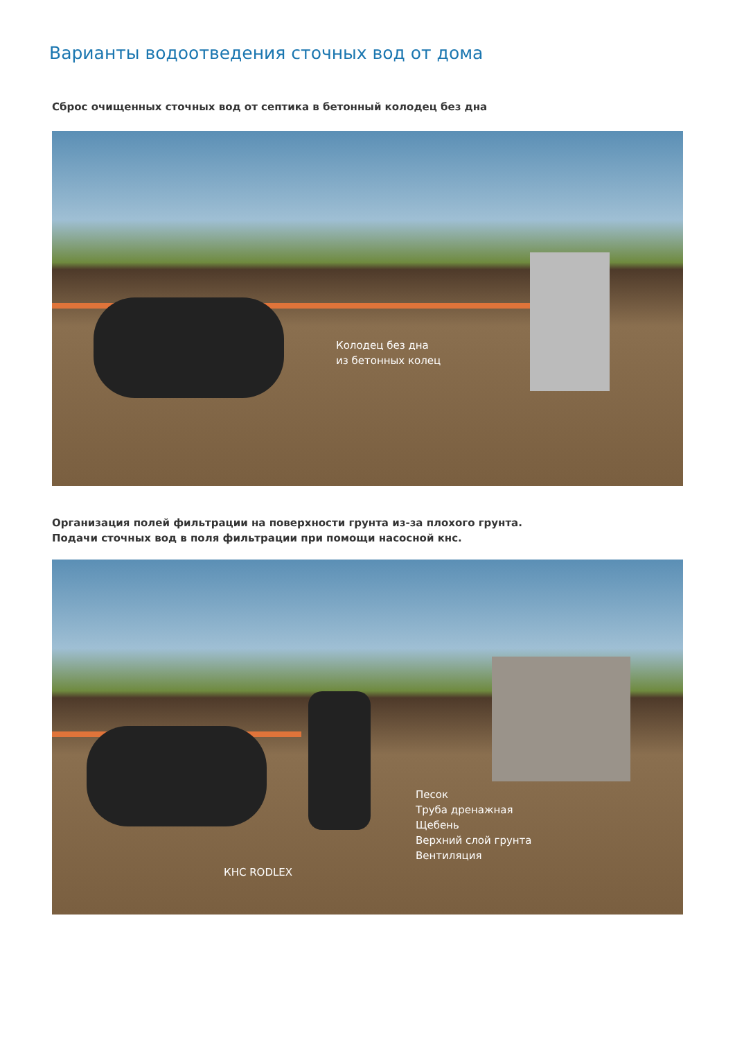Варианты водоотведения сточных вод от дома
Сброс очищенных сточных вод от септика в бетонный колодец без дна
Колодец без дна
из бетонных колец
Организация полей фильтрации на поверхности грунта из-за плохого грунта.
Подачи сточных вод в поля фильтрации при помощи насосной кнс.
КНС RODLEX
Песок
Труба дренажная
Щебень
Верхний слой грунта
Вентиляция